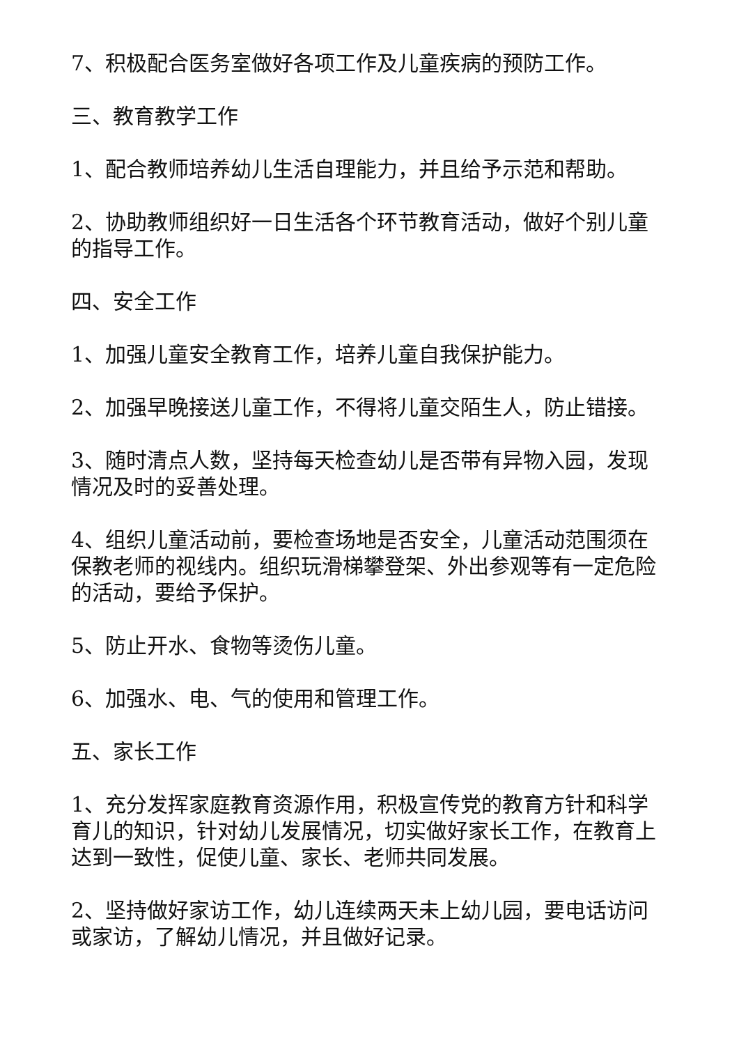7、积极配合医务室做好各项工作及儿童疾病的预防工作。
三、教育教学工作
1、配合教师培养幼儿生活自理能力，并且给予示范和帮助。
2、协助教师组织好一日生活各个环节教育活动，做好个别儿童的指导工作。
四、安全工作
1、加强儿童安全教育工作，培养儿童自我保护能力。
2、加强早晚接送儿童工作，不得将儿童交陌生人，防止错接。
3、随时清点人数，坚持每天检查幼儿是否带有异物入园，发现情况及时的妥善处理。
4、组织儿童活动前，要检查场地是否安全，儿童活动范围须在保教老师的视线内。组织玩滑梯攀登架、外出参观等有一定危险的活动，要给予保护。
5、防止开水、食物等烫伤儿童。
6、加强水、电、气的使用和管理工作。
五、家长工作
1、充分发挥家庭教育资源作用，积极宣传党的教育方针和科学育儿的知识，针对幼儿发展情况，切实做好家长工作，在教育上达到一致性，促使儿童、家长、老师共同发展。
2、坚持做好家访工作，幼儿连续两天未上幼儿园，要电话访问或家访，了解幼儿情况，并且做好记录。